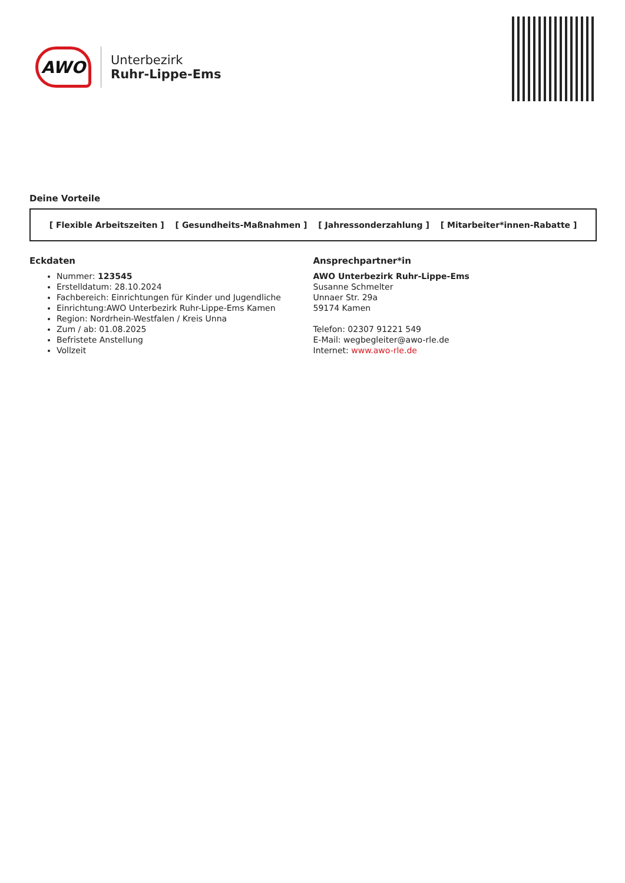AWO
Unterbezirk
Ruhr-Lippe-Ems
Deine Vorteile
[ Flexible Arbeitszeiten ] [ Gesundheits-Maßnahmen ] [ Jahressonderzahlung ] [ Mitarbeiter*innen-Rabatte ]
Eckdaten
Nummer: 123545
Erstelldatum: 28.10.2024
Fachbereich: Einrichtungen für Kinder und Jugendliche
Einrichtung:AWO Unterbezirk Ruhr-Lippe-Ems Kamen
Region: Nordrhein-Westfalen / Kreis Unna
Zum / ab: 01.08.2025
Befristete Anstellung
Vollzeit
Ansprechpartner*in
AWO Unterbezirk Ruhr-Lippe-Ems
Susanne Schmelter
Unnaer Str. 29a
59174 Kamen
Telefon: 02307 91221 549
E-Mail: wegbegleiter@awo-rle.de
Internet: www.awo-rle.de